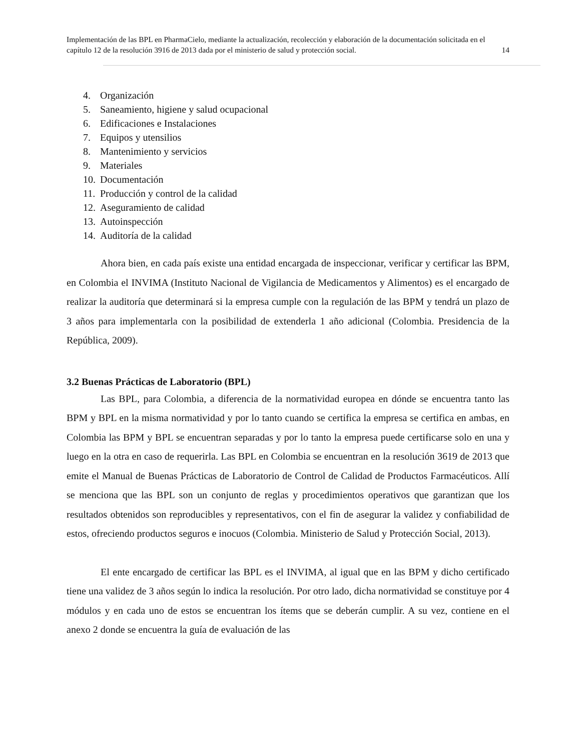Implementación de las BPL en PharmaCielo, mediante la actualización, recolección y elaboración de la documentación solicitada en el capítulo 12 de la resolución 3916 de 2013 dada por el ministerio de salud y protección social. 14
4. Organización
5. Saneamiento, higiene y salud ocupacional
6. Edificaciones e Instalaciones
7. Equipos y utensilios
8. Mantenimiento y servicios
9. Materiales
10. Documentación
11. Producción y control de la calidad
12. Aseguramiento de calidad
13. Autoinspección
14. Auditoría de la calidad
Ahora bien, en cada país existe una entidad encargada de inspeccionar, verificar y certificar las BPM, en Colombia el INVIMA (Instituto Nacional de Vigilancia de Medicamentos y Alimentos) es el encargado de realizar la auditoría que determinará si la empresa cumple con la regulación de las BPM y tendrá un plazo de 3 años para implementarla con la posibilidad de extenderla 1 año adicional (Colombia. Presidencia de la República, 2009).
3.2 Buenas Prácticas de Laboratorio (BPL)
Las BPL, para Colombia, a diferencia de la normatividad europea en dónde se encuentra tanto las BPM y BPL en la misma normatividad y por lo tanto cuando se certifica la empresa se certifica en ambas, en Colombia las BPM y BPL se encuentran separadas y por lo tanto la empresa puede certificarse solo en una y luego en la otra en caso de requerirla. Las BPL en Colombia se encuentran en la resolución 3619 de 2013 que emite el Manual de Buenas Prácticas de Laboratorio de Control de Calidad de Productos Farmacéuticos. Allí se menciona que las BPL son un conjunto de reglas y procedimientos operativos que garantizan que los resultados obtenidos son reproducibles y representativos, con el fin de asegurar la validez y confiabilidad de estos, ofreciendo productos seguros e inocuos (Colombia. Ministerio de Salud y Protección Social, 2013).
El ente encargado de certificar las BPL es el INVIMA, al igual que en las BPM y dicho certificado tiene una validez de 3 años según lo indica la resolución. Por otro lado, dicha normatividad se constituye por 4 módulos y en cada uno de estos se encuentran los ítems que se deberán cumplir. A su vez, contiene en el anexo 2 donde se encuentra la guía de evaluación de las